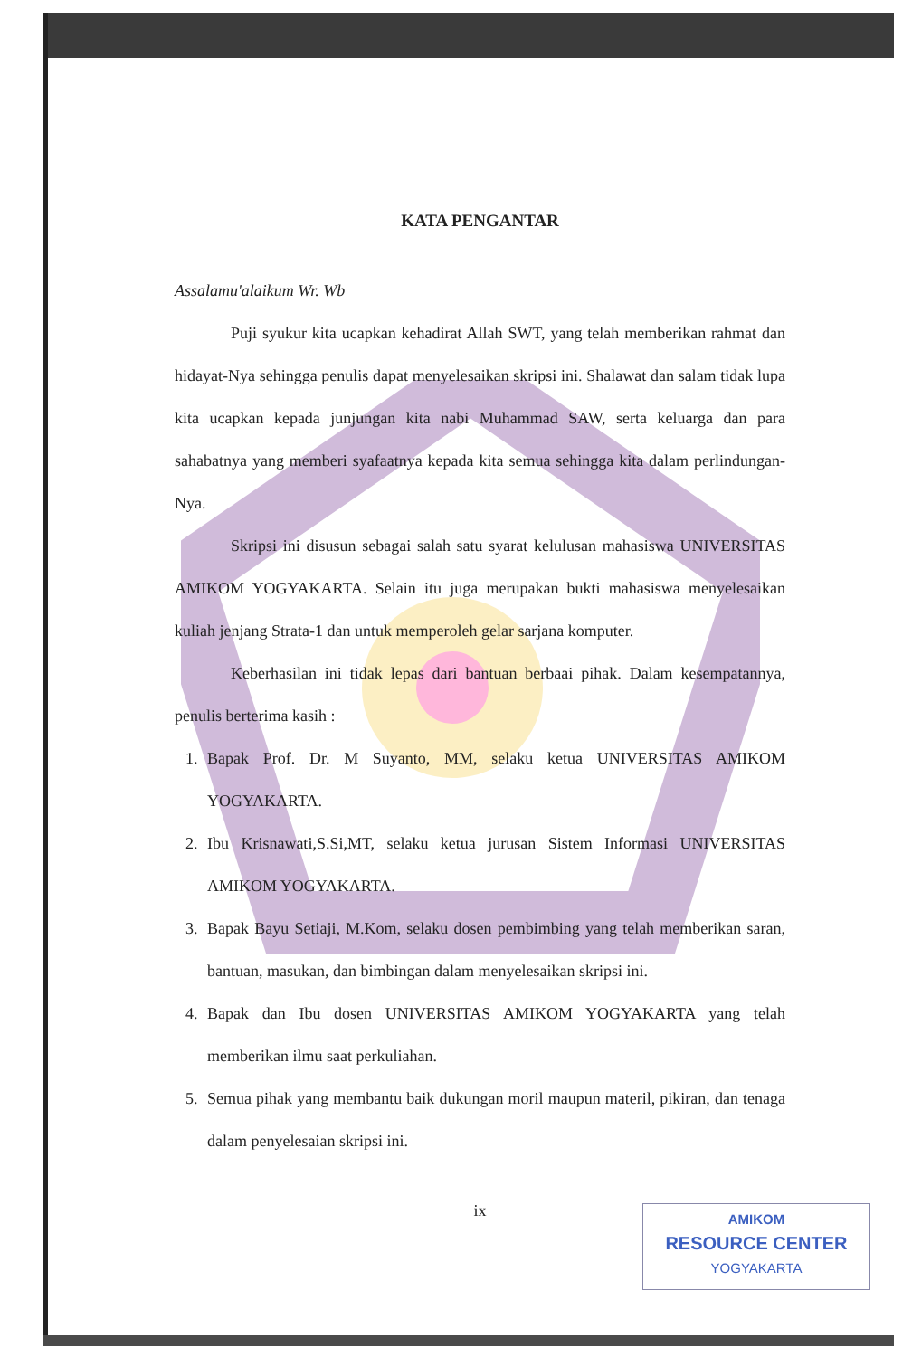KATA PENGANTAR
Assalamu'alaikum Wr. Wb
Puji syukur kita ucapkan kehadirat Allah SWT, yang telah memberikan rahmat dan hidayat-Nya sehingga penulis dapat menyelesaikan skripsi ini. Shalawat dan salam tidak lupa kita ucapkan kepada junjungan kita nabi Muhammad SAW, serta keluarga dan para sahabatnya yang memberi syafaatnya kepada kita semua sehingga kita dalam perlindungan-Nya.
Skripsi ini disusun sebagai salah satu syarat kelulusan mahasiswa UNIVERSITAS AMIKOM YOGYAKARTA. Selain itu juga merupakan bukti mahasiswa menyelesaikan kuliah jenjang Strata-1 dan untuk memperoleh gelar sarjana komputer.
Keberhasilan ini tidak lepas dari bantuan berbaai pihak. Dalam kesempatannya, penulis berterima kasih :
1. Bapak Prof. Dr. M Suyanto, MM, selaku ketua UNIVERSITAS AMIKOM YOGYAKARTA.
2. Ibu Krisnawati,S.Si,MT, selaku ketua jurusan Sistem Informasi UNIVERSITAS AMIKOM YOGYAKARTA.
3. Bapak Bayu Setiaji, M.Kom, selaku dosen pembimbing yang telah memberikan saran, bantuan, masukan, dan bimbingan dalam menyelesaikan skripsi ini.
4. Bapak dan Ibu dosen UNIVERSITAS AMIKOM YOGYAKARTA yang telah memberikan ilmu saat perkuliahan.
5. Semua pihak yang membantu baik dukungan moril maupun materil, pikiran, dan tenaga dalam penyelesaian skripsi ini.
ix
AMIKOM
RESOURCE CENTER
YOGYAKARTA